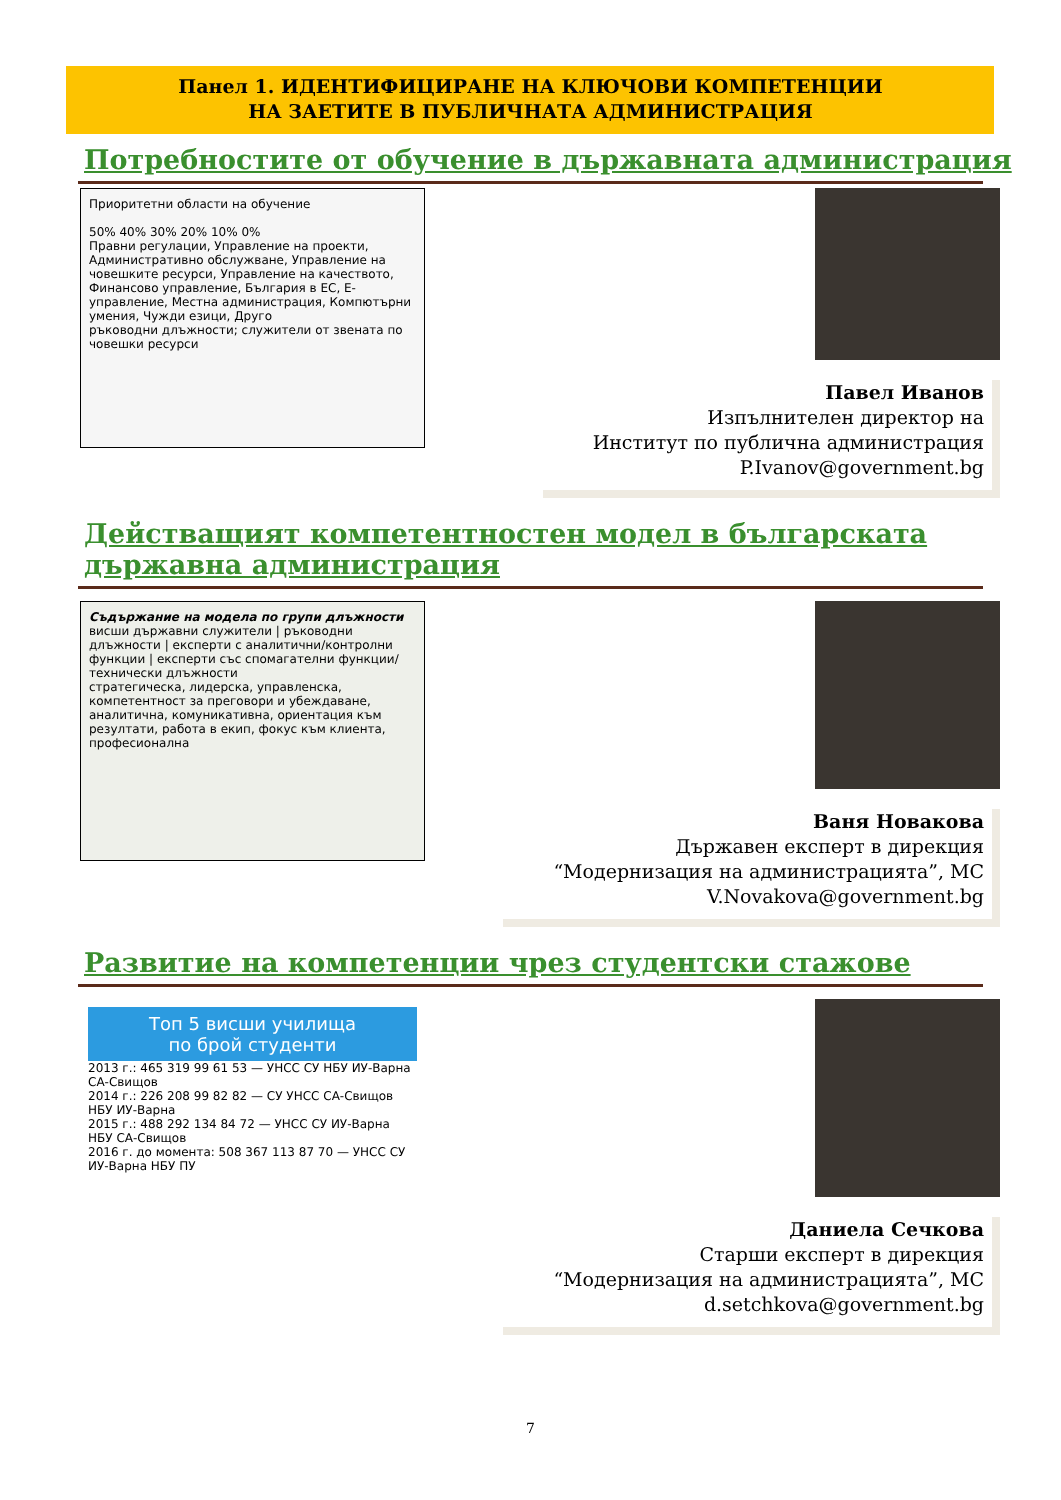Панел 1. ИДЕНТИФИЦИРАНЕ НА КЛЮЧОВИ КОМПЕТЕНЦИИ
НА ЗАЕТИТЕ В ПУБЛИЧНАТА АДМИНИСТРАЦИЯ
Потребностите от обучение в държавната администрация
Приоритетни области на обучение
50% 40% 30% 20% 10% 0%
Правни регулации, Управление на проекти, Административно обслужване, Управление на човешките ресурси, Управление на качеството, Финансово управление, България в ЕС, Е-управление, Местна администрация, Компютърни умения, Чужди езици, Друго
ръководни длъжности; служители от звената по човешки ресурси
Павел Иванов
Изпълнителен директор на
Институт по публична администрация
P.Ivanov@government.bg
Действащият компетентностен модел в българската
държавна администрация
Съдържание на модела по групи длъжности
висши държавни служители | ръководни длъжности | експерти с аналитични/контролни функции | експерти със спомагателни функции/технически длъжности
стратегическа, лидерска, управленска, компетентност за преговори и убеждаване, аналитична, комуникативна, ориентация към резултати, работа в екип, фокус към клиента, професионална
Ваня Новакова
Държавен експерт в дирекция
“Модернизация на администрацията”, МС
V.Novakova@government.bg
Развитие на компетенции чрез студентски стажове
Топ 5 висши училища
по брой студенти
2013 г.: 465 319 99 61 53 — УНСС СУ НБУ ИУ-Варна СА-Свищов
2014 г.: 226 208 99 82 82 — СУ УНСС СА-Свищов НБУ ИУ-Варна
2015 г.: 488 292 134 84 72 — УНСС СУ ИУ-Варна НБУ СА-Свищов
2016 г. до момента: 508 367 113 87 70 — УНСС СУ ИУ-Варна НБУ ПУ
Даниела Сечкова
Старши експерт в дирекция
“Модернизация на администрацията”, МС
d.setchkova@government.bg
7